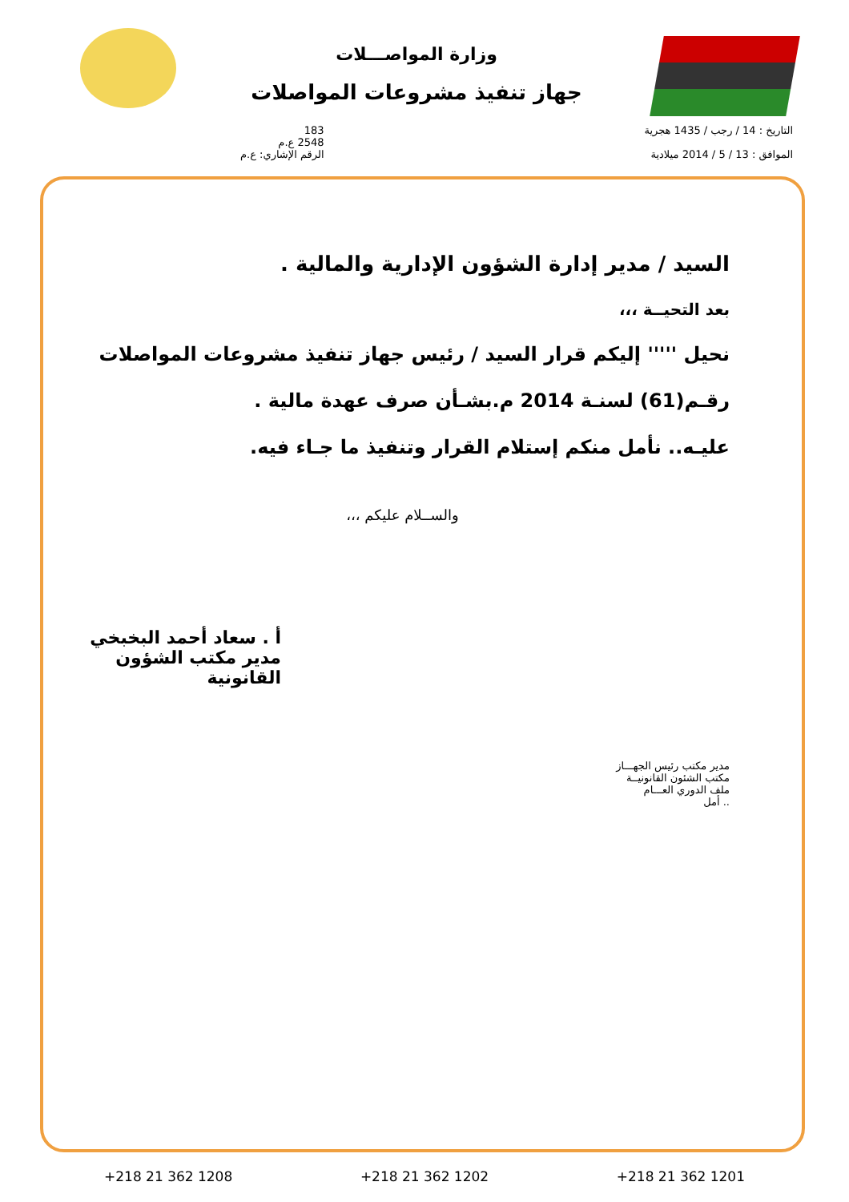وزارة المواصـــلات
جهاز تنفيذ مشروعات المواصلات
التاريخ : 14 / رجب / 1435 هجرية
الموافق : 13 / 5 / 2014 ميلادية
183
2548 ع.م
الرقم الإشاري: ع.م
السيد / مدير إدارة الشؤون الإدارية والمالية .
بعد التحيــة ،،،
نحيل ''''' إليكم قرار السيد / رئيس جهاز تنفيذ مشروعات المواصلات
رقـم(61) لسنـة 2014 م.بشـأن صرف عهدة مالية .
عليـه.. نأمل منكم إستلام القرار وتنفيذ ما جـاء فيه.
والســلام عليكم ،،،
أ . سعاد أحمد البخبخي
مدير مكتب الشؤون القانونية
مدير مكتب رئيس الجهـــاز
مكتب الشئون القانونيــة
ملف الدوري العـــام
.. أمل
+218 21 362 1208 +218 21 362 1202 +218 21 362 1201